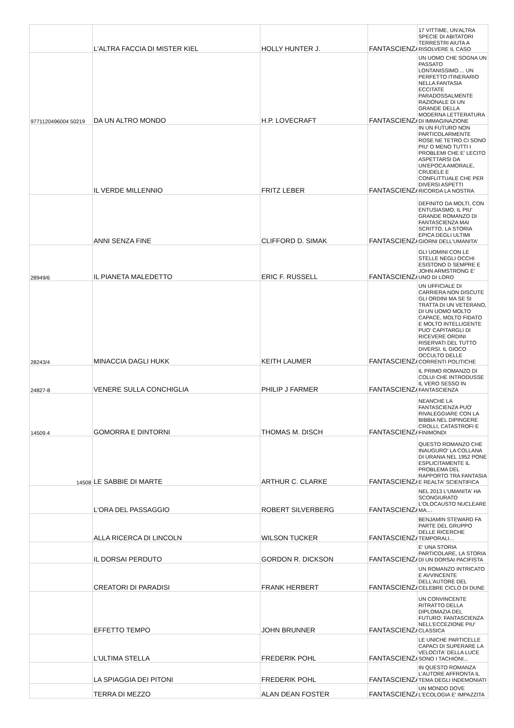| | L'ALTRA FACCIA DI MISTER KIEL | HOLLY HUNTER J. | FANTASCIENZA | 17 VITTIME, UN'ALTRA SPECIE DI ABITATORI TERRESTRI AIUTA A RISOLVERE IL CASO |
| 9771120496004 50219 | DA UN ALTRO MONDO | H.P. LOVECRAFT | FANTASCIENZA | UN UOMO CHE SOGNA UN PASSATO LONTANISSIMO.... UN PERFETTO ITINERARIO NELLA FANTASIA ECCITATE PARADOSSALMENTE RAZIONALE DI UN GRANDE DELLA MODERNA LETTERATURA DI IMMAGINAZIONE |
| | IL VERDE MILLENNIO | FRITZ LEBER | FANTASCIENZA | IN UN FUTURO NON PARTICOLARMENTE ROSE NE TETRO CI SONO PIU' O MENO TUTTI I PROBLEMI CHE E' LECITO ASPETTARSI DA UN'EPOCA AMORALE, CRUDELE E CONFLITTUALE CHE PER DIVERSI ASPETTI RICORDA LA NOSTRA |
| | ANNI SENZA FINE | CLIFFORD D. SIMAK | FANTASCIENZA | DEFINITO DA MOLTI, CON ENTUSIASMO, IL PIU' GRANDE ROMANZO DI FANTASCIENZA MAI SCRITTO. LA STORIA EPICA DEGLI ULTIMI GIORNI DELL'UMANITA' |
| 28949/6 | IL PIANETA MALEDETTO | ERIC F. RUSSELL | FANTASCIENZA | GLI UOMINI CON LE STELLE NEGLI OCCHI ESISTONO D SEMPRE E JOHN ARMSTRONG E' UNO DI LORO |
| 28243/4 | MINACCIA DAGLI HUKK | KEITH LAUMER | FANTASCIENZA | UN UFFICIALE DI CARRIERA NON DISCUTE GLI ORDINI MA SE SI TRATTA DI UN VETERANO, DI UN UOMO MOLTO CAPACE, MOLTO FIDATO E MOLTO INTELLIGENTE PUO' CAPITARGLI DI RICEVERE ORDINI RISERVATI DEL TUTTO DIVERSI. IL GIOCO OCCULTO DELLE CORRENTI POLITICHE |
| 24827-8 | VENERE SULLA CONCHIGLIA | PHILIP J FARMER | FANTASCIENZA | IL PRIMO ROMANZO DI COLUI CHE INTRODUSSE IL VERO SESSO IN FANTASCIENZA |
| 14509.4 | GOMORRA E DINTORNI | THOMAS M. DISCH | FANTASCIENZA | NEANCHE LA FANTASCIENZA PUO' RIVALEGGIARE CON LA BIBBIA NEL DIPINGERE CROLLI, CATASTROFI E FINIMONDI |
| 14508 | LE SABBIE DI MARTE | ARTHUR C. CLARKE | FANTASCIENZA | QUESTO ROMANZO CHE INAUGURO' LA COLLANA DI URANIA NEL 1952 PONE ESPLICITAMENTE IL PROBLEMA DEL RAPPORTO TRA FANTASIA E REALTA' SCIENTIFICA |
| | L'ORA DEL PASSAGGIO | ROBERT SILVERBERG | FANTASCIENZA | NEL 2013 L'UMANITA' HA SCONGIURATO L'OLOCAUSTO NUCLEARE MA.... |
| | ALLA RICERCA DI LINCOLN | WILSON TUCKER | FANTASCIENZA | BENJAMIN STEWARD FA PARTE DEL GRUPPO DELLE RICERCHE TEMPORALI... |
| | IL DORSAI PERDUTO | GORDON R. DICKSON | FANTASCIENZA | E' UNA STORIA PARTICOLARE, LA STORIA DI UN DORSAI PACIFISTA |
| | CREATORI DI PARADISI | FRANK HERBERT | FANTASCIENZA | UN ROMANZO INTRICATO E AVVINCENTE DELL'AUTORE DEL CELEBRE CICLO DI DUNE |
| | EFFETTO TEMPO | JOHN BRUNNER | FANTASCIENZA | UN CONVINCENTE RITRATTO DELLA DIPLOMAZIA DEL FUTURO: FANTASCIENZA NELL'ECCEZIONE PIU' CLASSICA |
| | L'ULTIMA STELLA | FREDERIK POHL | FANTASCIENZA | LE UNICHE PARTICELLE CAPACI DI SUPERARE LA VELOCITA' DELLA LUCE SONO I TACHIONI... |
| | LA SPIAGGIA DEI PITONI | FREDERIK POHL | FANTASCIENZA | IN QUESTO ROMANZA L'AUTORE AFFRONTA IL TEMA DEGLI INDEMONIATI |
| | TERRA DI MEZZO | ALAN DEAN FOSTER | FANTASCIENZA | UN MONDO DOVE L'ECOLOGIA E' IMPAZZITA |